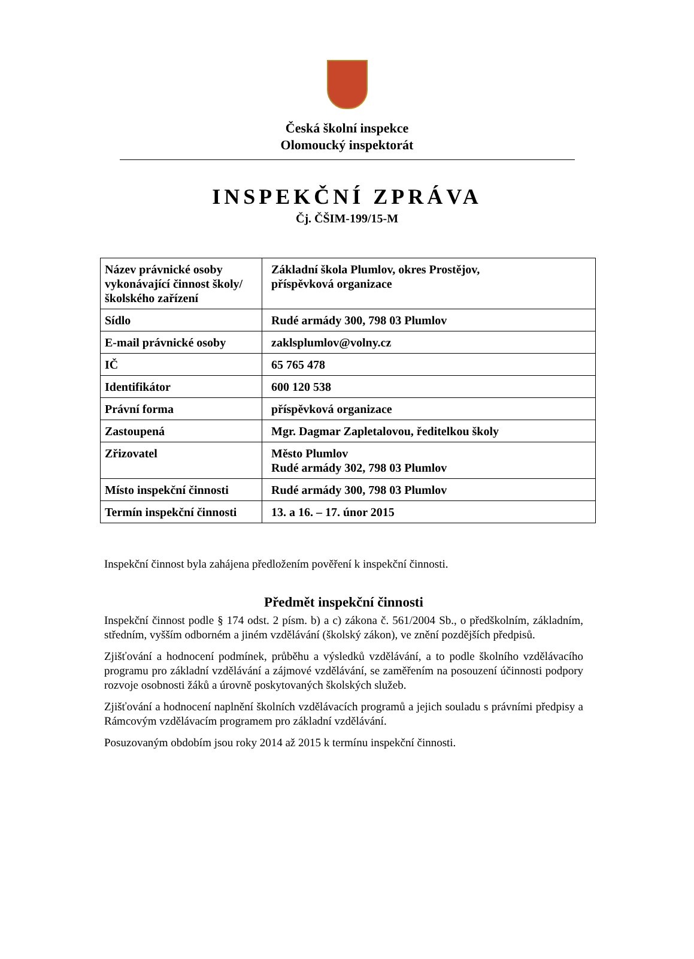Česká školní inspekce
Olomoucký inspektorát
INSPEKČNÍ ZPRÁVA
Čj. ČŠIM-199/15-M
| Název právnické osoby vykonávající činnost školy/školského zařízení | Základní škola Plumlov, okres Prostějov, příspěvková organizace |
| Sídlo | Rudé armády 300, 798 03 Plumlov |
| E-mail právnické osoby | zaklsplumlov@volny.cz |
| IČ | 65 765 478 |
| Identifikátor | 600 120 538 |
| Právní forma | příspěvková organizace |
| Zastoupená | Mgr. Dagmar Zapletalovou, ředitelkou školy |
| Zřizovatel | Město Plumlov Rudé armády 302, 798 03 Plumlov |
| Místo inspekční činnosti | Rudé armády 300, 798 03 Plumlov |
| Termín inspekční činnosti | 13. a 16. – 17. únor 2015 |
Inspekční činnost byla zahájena předložením pověření k inspekční činnosti.
Předmět inspekční činnosti
Inspekční činnost podle § 174 odst. 2 písm. b) a c) zákona č. 561/2004 Sb., o předškolním, základním, středním, vyšším odborném a jiném vzdělávání (školský zákon), ve znění pozdějších předpisů.
Zjišťování a hodnocení podmínek, průběhu a výsledků vzdělávání, a to podle školního vzdělávacího programu pro základní vzdělávání a zájmové vzdělávání, se zaměřením na posouzení účinnosti podpory rozvoje osobnosti žáků a úrovně poskytovaných školských služeb.
Zjišťování a hodnocení naplnění školních vzdělávacích programů a jejich souladu s právními předpisy a Rámcovým vzdělávacím programem pro základní vzdělávání.
Posuzovaným obdobím jsou roky 2014 až 2015 k termínu inspekční činnosti.